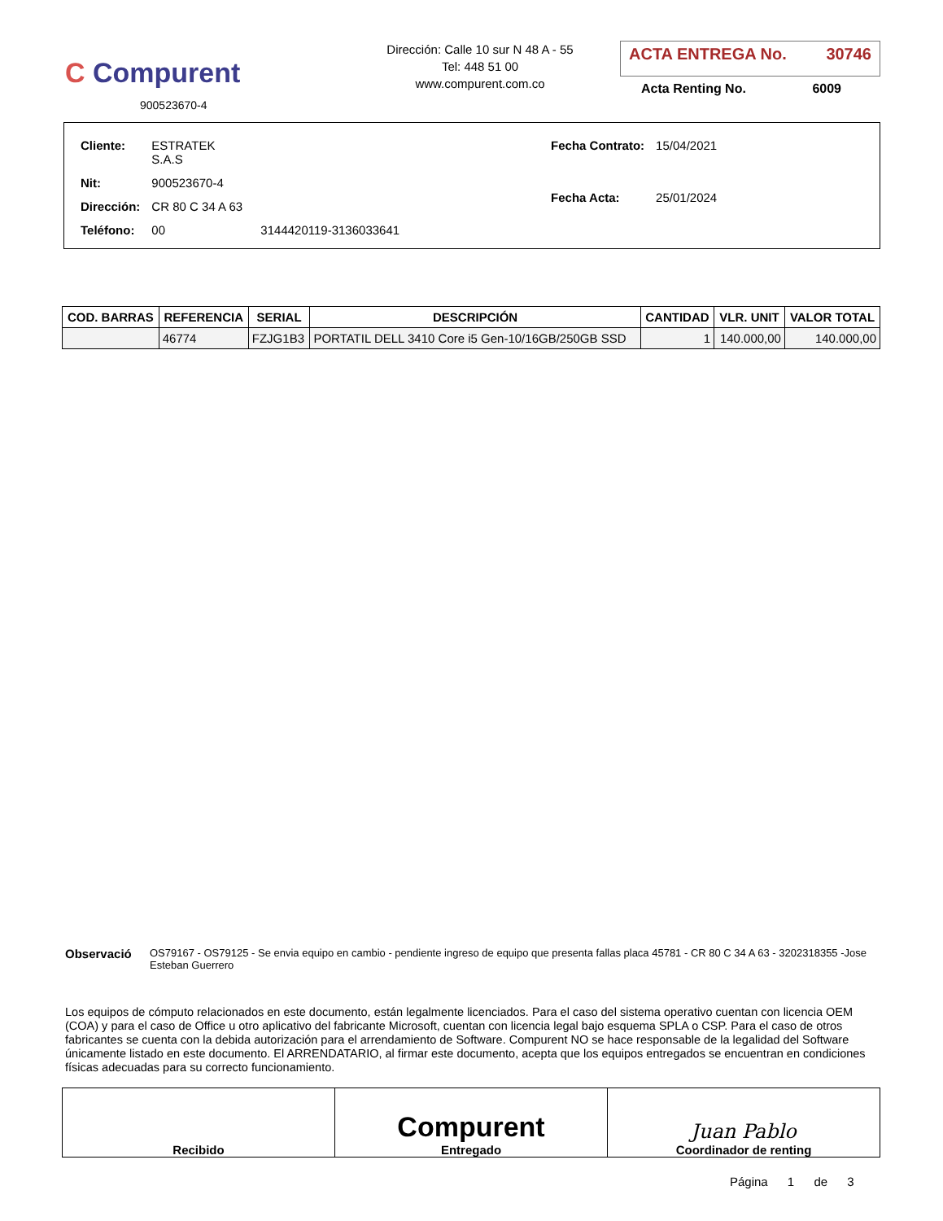C Compurent
900523670-4
Dirección: Calle 10 sur N 48 A - 55
Tel: 448 51 00
www.compurent.com.co
ACTA ENTREGA No. 30746
Acta Renting No. 6009
| Cliente: | ESTRATEK S.A.S | |
| Nit: | 900523670-4 | |
| Dirección: | CR 80 C 34 A 63 | |
| Teléfono: | 00 | 3144420119-3136033641 |
| Fecha Contrato: | 15/04/2021 |
| Fecha Acta: | 25/01/2024 |
| COD. BARRAS | REFERENCIA | SERIAL | DESCRIPCIÓN | CANTIDAD | VLR. UNIT | VALOR TOTAL |
| --- | --- | --- | --- | --- | --- | --- |
| | 46774 | FZJG1B3 | PORTATIL DELL 3410 Core i5 Gen-10/16GB/250GB SSD | 1 | 140.000,00 | 140.000,00 |
Observació OS79167 - OS79125 - Se envia equipo en cambio - pendiente ingreso de equipo que presenta fallas placa 45781 - CR 80 C 34 A 63 - 3202318355 -Jose Esteban Guerrero
Los equipos de cómputo relacionados en este documento, están legalmente licenciados. Para el caso del sistema operativo cuentan con licencia OEM (COA) y para el caso de Office u otro aplicativo del fabricante Microsoft, cuentan con licencia legal bajo esquema SPLA o CSP. Para el caso de otros fabricantes se cuenta con la debida autorización para el arrendamiento de Software. Compurent NO se hace responsable de la legalidad del Software únicamente listado en este documento. El ARRENDATARIO, al firmar este documento, acepta que los equipos entregados se encuentran en condiciones físicas adecuadas para su correcto funcionamiento.
Recibido
Compurent
Entregado
Juan Pablo
Coordinador de renting
Página 1 de 3